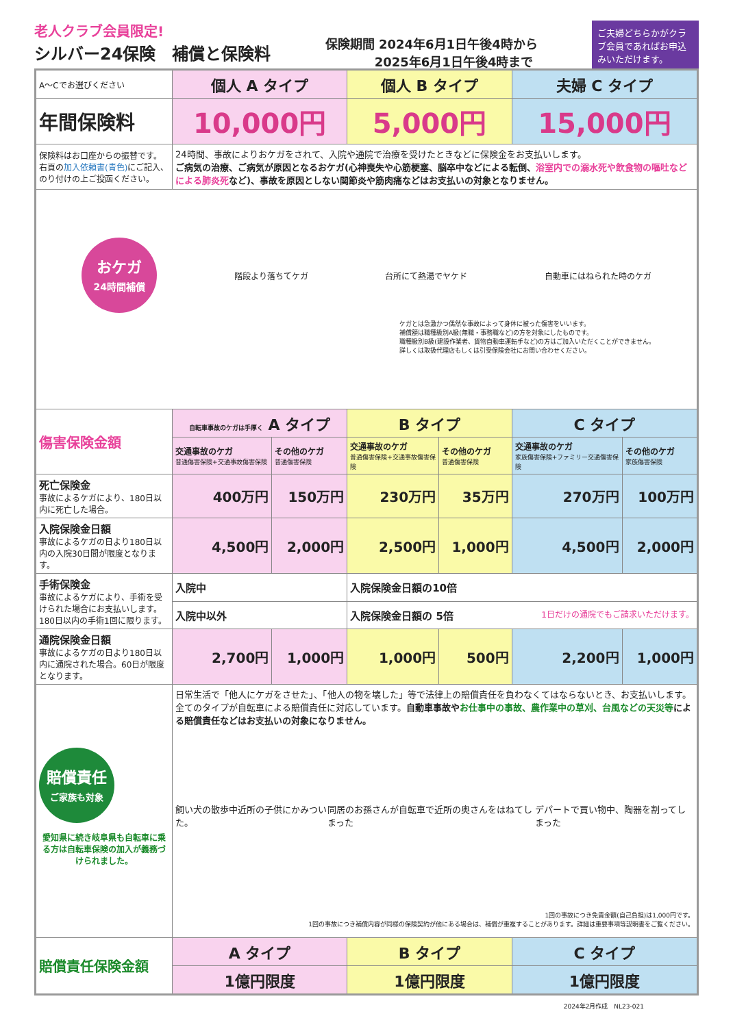老人クラブ会員限定!
シルバー24保険　補償と保険料
保険期間 2024年6月1日午後4時から
　　　　2025年6月1日午後4時まで
ご夫婦どちらかがクラブ会員であればお申込みいただけます。
| A～Cでお選びください | 個人 A タイプ | | 個人 B タイプ | | 夫婦 C タイプ | |
| 年間保険料 | 10,000円 | | 5,000円 | | 15,000円 | |
| 保険料はお口座からの振替です。右頁の 加入依頼書(青色) にご記入、のり付けの上ご投函ください。 | 24時間、事故によりおケガをされて、入院や通院で治療を受けたときなどに保険金をお支払いします。 ご病気の治療、ご病気が原因となるおケガ(心神喪失や心筋梗塞、脳卒中などによる転倒、 浴室内での溺水死や飲食物の嘔吐などによる肺炎死 など)、事故を原因としない関節炎や筋肉痛などはお支払いの対象となりません。 | | | | | |
| おケガ 24時間補償 階段より落ちてケガ 台所にて熱湯でヤケド 自動車にはねられた時のケガ ケガとは急激かつ偶然な事故によって身体に被った傷害をいいます。 補償額は職種級別A級(無職・事務職など)の方を対象にしたものです。 職種級別B級(建設作業者、貨物自動車運転手など)の方はご加入いただくことができません。 詳しくは取扱代理店もしくは引受保険会社にお問い合わせください。 | | | | | | |
| 傷害保険金額 | 自転車事故のケガは手厚く A タイプ | | B タイプ | | C タイプ | |
| | 交通事故のケガ 普通傷害保険+交通事故傷害保険 | その他のケガ 普通傷害保険 | 交通事故のケガ 普通傷害保険+交通事故傷害保険 | その他のケガ 普通傷害保険 | 交通事故のケガ 家族傷害保険+ファミリー交通傷害保険 | その他のケガ 家族傷害保険 |
| 死亡保険金 事故によるケガにより、180日以内に死亡した場合。 | 400万円 | 150万円 | 230万円 | 35万円 | 270万円 | 100万円 |
| 入院保険金日額 事故によるケガの日より180日以内の入院30日間が限度となります。 | 4,500円 | 2,000円 | 2,500円 | 1,000円 | 4,500円 | 2,000円 |
| 手術保険金 事故によるケガにより、手術を受けられた場合にお支払いします。180日以内の手術1回に限ります。 | 入院中 | | 入院保険金日額の10倍 | | | |
| | 入院中以外 | | 入院保険金日額の 5倍 1日だけの通院でもご請求いただけます。 | | | |
| 通院保険金日額 事故によるケガの日より180日以内に通院された場合。60日が限度となります。 | 2,700円 | 1,000円 | 1,000円 | 500円 | 2,200円 | 1,000円 |
| 賠償責任 ご家族も対象 愛知県に続き岐阜県も自転車に乗る方は自転車保険の加入が義務づけられました。 | 日常生活で「他人にケガをさせた」、「他人の物を壊した」等で法律上の賠償責任を負わなくてはならないとき、お支払いします。全てのタイプが自転車による賠償責任に対応しています。 自動車事故や お仕事中の事故、農作業中の草刈、台風などの天災等 による賠償責任などはお支払いの対象になりません。 飼い犬の散歩中近所の子供にかみついた。 同居のお孫さんが自転車で近所の奥さんをはねてしまった デパートで買い物中、陶器を割ってしまった 1回の事故につき免責金額(自己負担)は1,000円です。 1回の事故につき補償内容が同様の保険契約が他にある場合は、補償が重複することがあります。詳細は重要事項等説明書をご覧ください。 | | | | | |
| 賠償責任保険金額 | A タイプ | | B タイプ | | C タイプ | |
| | 1億円限度 | | 1億円限度 | | 1億円限度 | |
2024年2月作成　NL23-021